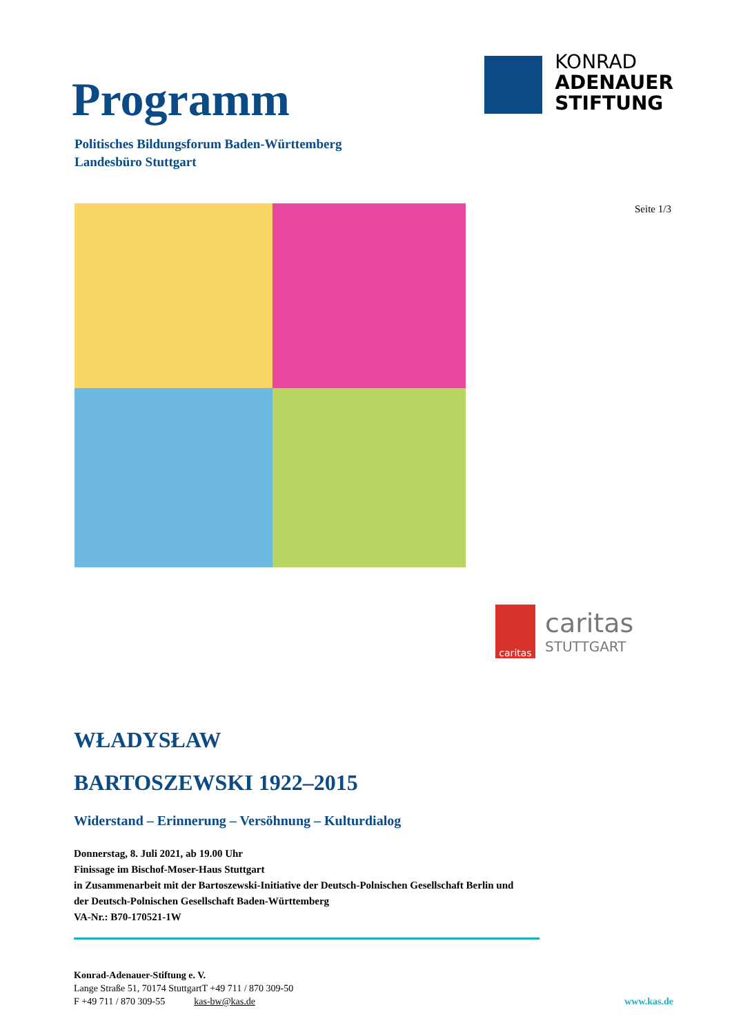Programm
Politisches Bildungsforum Baden-Württemberg
Landesbüro Stuttgart
KONRAD
ADENAUER
STIFTUNG
Seite 1/3
caritas
caritas
STUTTGART
WŁADYSŁAW
BARTOSZEWSKI 1922–2015
Widerstand – Erinnerung – Versöhnung – Kulturdialog
Donnerstag, 8. Juli 2021, ab 19.00 Uhr
Finissage im Bischof-Moser-Haus Stuttgart
in Zusammenarbeit mit der Bartoszewski-Initiative der Deutsch-Polnischen Gesellschaft Berlin und
der Deutsch-Polnischen Gesellschaft Baden-Württemberg
VA-Nr.: B70-170521-1W
Konrad-Adenauer-Stiftung e. V.
Lange Straße 51, 70174 StuttgartT +49 711 / 870 309-50
F +49 711 / 870 309-55 kas-bw@kas.de
www.kas.de